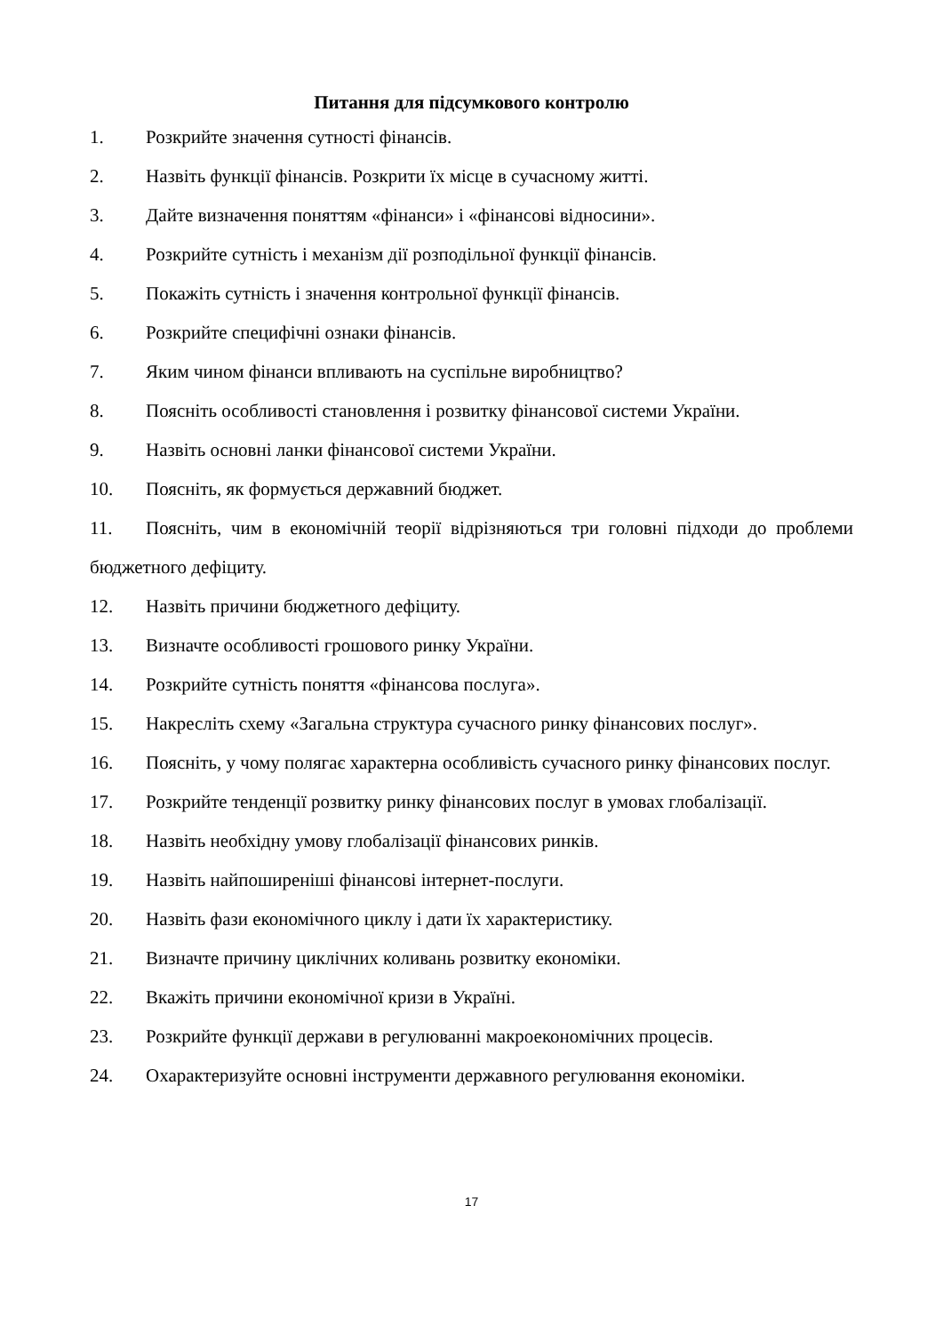Питання для підсумкового контролю
1. Розкрийте значення сутності фінансів.
2. Назвіть функції фінансів. Розкрити їх місце в сучасному житті.
3. Дайте визначення поняттям «фінанси» і «фінансові відносини».
4. Розкрийте сутність і механізм дії розподільної функції фінансів.
5. Покажіть сутність і значення контрольної функції фінансів.
6. Розкрийте специфічні ознаки фінансів.
7. Яким чином фінанси впливають на суспільне виробництво?
8. Поясніть особливості становлення і розвитку фінансової системи України.
9. Назвіть основні ланки фінансової системи України.
10. Поясніть, як формується державний бюджет.
11. Поясніть, чим в економічній теорії відрізняються три головні підходи до проблеми бюджетного дефіциту.
12. Назвіть причини бюджетного дефіциту.
13. Визначте особливості грошового ринку України.
14. Розкрийте сутність поняття «фінансова послуга».
15. Накресліть схему «Загальна структура сучасного ринку фінансових послуг».
16. Поясніть, у чому полягає характерна особливість сучасного ринку фінансових послуг.
17. Розкрийте тенденції розвитку ринку фінансових послуг в умовах глобалізації.
18. Назвіть необхідну умову глобалізації фінансових ринків.
19. Назвіть найпоширеніші фінансові інтернет-послуги.
20. Назвіть фази економічного циклу і дати їх характеристику.
21. Визначте причину циклічних коливань розвитку економіки.
22. Вкажіть причини економічної кризи в Україні.
23. Розкрийте функції держави в регулюванні макроекономічних процесів.
24. Охарактеризуйте основні інструменти державного регулювання економіки.
17